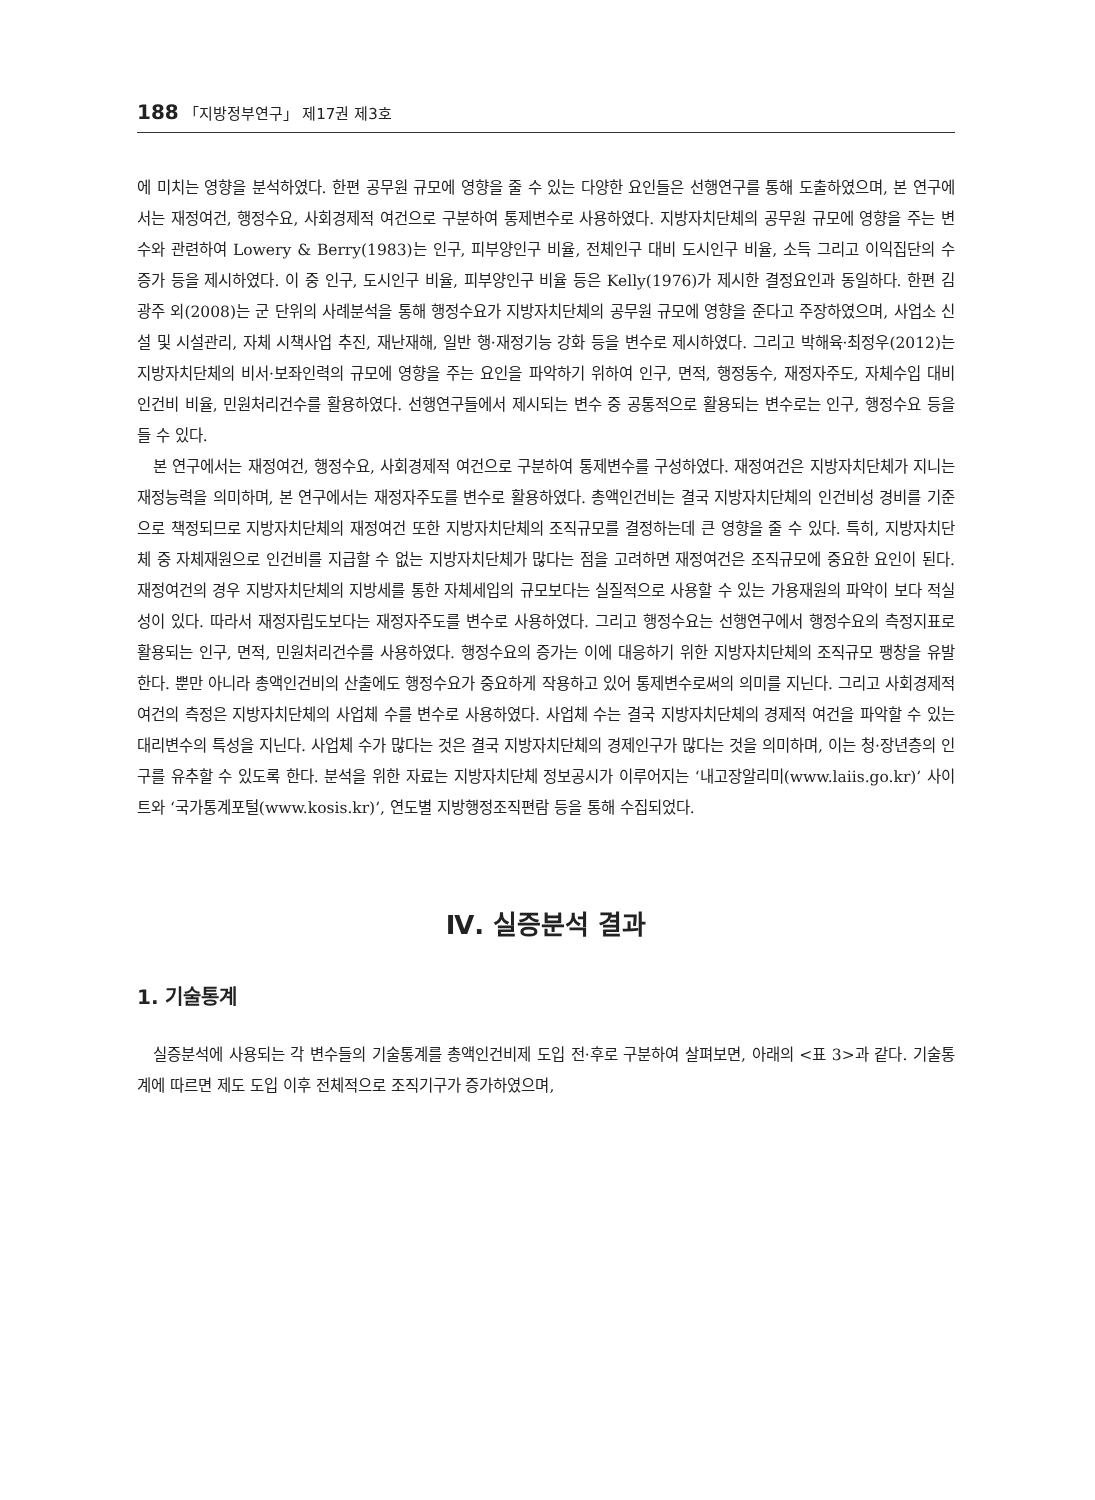188 「지방정부연구」 제17권 제3호
에 미치는 영향을 분석하였다. 한편 공무원 규모에 영향을 줄 수 있는 다양한 요인들은 선행연구를 통해 도출하였으며, 본 연구에서는 재정여건, 행정수요, 사회경제적 여건으로 구분하여 통제변수로 사용하였다. 지방자치단체의 공무원 규모에 영향을 주는 변수와 관련하여 Lowery & Berry(1983)는 인구, 피부양인구 비율, 전체인구 대비 도시인구 비율, 소득 그리고 이익집단의 수 증가 등을 제시하였다. 이 중 인구, 도시인구 비율, 피부양인구 비율 등은 Kelly(1976)가 제시한 결정요인과 동일하다. 한편 김광주 외(2008)는 군 단위의 사례분석을 통해 행정수요가 지방자치단체의 공무원 규모에 영향을 준다고 주장하였으며, 사업소 신설 및 시설관리, 자체 시책사업 추진, 재난재해, 일반 행·재정기능 강화 등을 변수로 제시하였다. 그리고 박해육·최정우(2012)는 지방자치단체의 비서·보좌인력의 규모에 영향을 주는 요인을 파악하기 위하여 인구, 면적, 행정동수, 재정자주도, 자체수입 대비 인건비 비율, 민원처리건수를 활용하였다. 선행연구들에서 제시되는 변수 중 공통적으로 활용되는 변수로는 인구, 행정수요 등을 들 수 있다.
본 연구에서는 재정여건, 행정수요, 사회경제적 여건으로 구분하여 통제변수를 구성하였다. 재정여건은 지방자치단체가 지니는 재정능력을 의미하며, 본 연구에서는 재정자주도를 변수로 활용하였다. 총액인건비는 결국 지방자치단체의 인건비성 경비를 기준으로 책정되므로 지방자치단체의 재정여건 또한 지방자치단체의 조직규모를 결정하는데 큰 영향을 줄 수 있다. 특히, 지방자치단체 중 자체재원으로 인건비를 지급할 수 없는 지방자치단체가 많다는 점을 고려하면 재정여건은 조직규모에 중요한 요인이 된다. 재정여건의 경우 지방자치단체의 지방세를 통한 자체세입의 규모보다는 실질적으로 사용할 수 있는 가용재원의 파악이 보다 적실성이 있다. 따라서 재정자립도보다는 재정자주도를 변수로 사용하였다. 그리고 행정수요는 선행연구에서 행정수요의 측정지표로 활용되는 인구, 면적, 민원처리건수를 사용하였다. 행정수요의 증가는 이에 대응하기 위한 지방자치단체의 조직규모 팽창을 유발한다. 뿐만 아니라 총액인건비의 산출에도 행정수요가 중요하게 작용하고 있어 통제변수로써의 의미를 지닌다. 그리고 사회경제적 여건의 측정은 지방자치단체의 사업체 수를 변수로 사용하였다. 사업체 수는 결국 지방자치단체의 경제적 여건을 파악할 수 있는 대리변수의 특성을 지닌다. 사업체 수가 많다는 것은 결국 지방자치단체의 경제인구가 많다는 것을 의미하며, 이는 청·장년층의 인구를 유추할 수 있도록 한다. 분석을 위한 자료는 지방자치단체 정보공시가 이루어지는 ‘내고장알리미(www.laiis.go.kr)’ 사이트와 ‘국가통계포털(www.kosis.kr)’, 연도별 지방행정조직편람 등을 통해 수집되었다.
Ⅳ. 실증분석 결과
1. 기술통계
실증분석에 사용되는 각 변수들의 기술통계를 총액인건비제 도입 전·후로 구분하여 살펴보면, 아래의 <표 3>과 같다. 기술통계에 따르면 제도 도입 이후 전체적으로 조직기구가 증가하였으며,